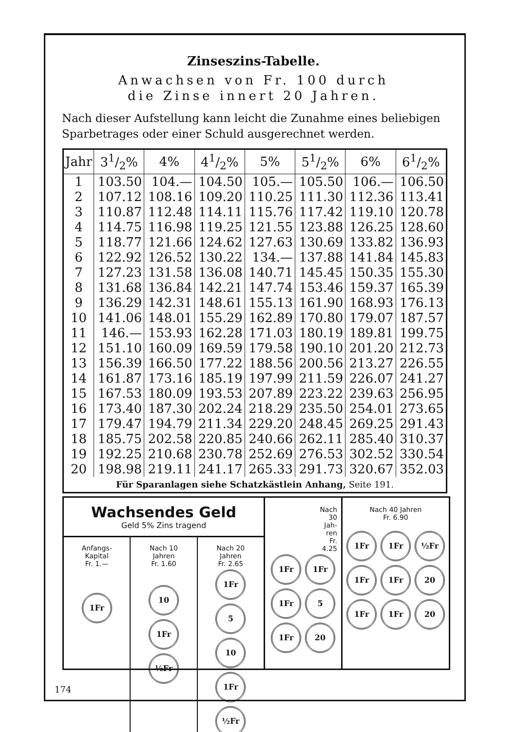Zinseszins-Tabelle.
Anwachsen von Fr. 100 durch
die Zinse innert 20 Jahren.
Nach dieser Aufstellung kann leicht die Zunahme eines beliebigen Sparbetrages oder einer Schuld ausgerechnet werden.
| Jahr | 31/2% | 4% | 41/2% | 5% | 51/2% | 6% | 61/2% |
| --- | --- | --- | --- | --- | --- | --- | --- |
| 1 | 103.50 | 104.— | 104.50 | 105.— | 105.50 | 106.— | 106.50 |
| 2 | 107.12 | 108.16 | 109.20 | 110.25 | 111.30 | 112.36 | 113.41 |
| 3 | 110.87 | 112.48 | 114.11 | 115.76 | 117.42 | 119.10 | 120.78 |
| 4 | 114.75 | 116.98 | 119.25 | 121.55 | 123.88 | 126.25 | 128.60 |
| 5 | 118.77 | 121.66 | 124.62 | 127.63 | 130.69 | 133.82 | 136.93 |
| 6 | 122.92 | 126.52 | 130.22 | 134.— | 137.88 | 141.84 | 145.83 |
| 7 | 127.23 | 131.58 | 136.08 | 140.71 | 145.45 | 150.35 | 155.30 |
| 8 | 131.68 | 136.84 | 142.21 | 147.74 | 153.46 | 159.37 | 165.39 |
| 9 | 136.29 | 142.31 | 148.61 | 155.13 | 161.90 | 168.93 | 176.13 |
| 10 | 141.06 | 148.01 | 155.29 | 162.89 | 170.80 | 179.07 | 187.57 |
| 11 | 146.— | 153.93 | 162.28 | 171.03 | 180.19 | 189.81 | 199.75 |
| 12 | 151.10 | 160.09 | 169.59 | 179.58 | 190.10 | 201.20 | 212.73 |
| 13 | 156.39 | 166.50 | 177.22 | 188.56 | 200.56 | 213.27 | 226.55 |
| 14 | 161.87 | 173.16 | 185.19 | 197.99 | 211.59 | 226.07 | 241.27 |
| 15 | 167.53 | 180.09 | 193.53 | 207.89 | 223.22 | 239.63 | 256.95 |
| 16 | 173.40 | 187.30 | 202.24 | 218.29 | 235.50 | 254.01 | 273.65 |
| 17 | 179.47 | 194.79 | 211.34 | 229.20 | 248.45 | 269.25 | 291.43 |
| 18 | 185.75 | 202.58 | 220.85 | 240.66 | 262.11 | 285.40 | 310.37 |
| 19 | 192.25 | 210.68 | 230.78 | 252.69 | 276.53 | 302.52 | 330.54 |
| 20 | 198.98 | 219.11 | 241.17 | 265.33 | 291.73 | 320.67 | 352.03 |
| Für Sparanlagen siehe Schatzkästlein Anhang, Seite 191. | | | | | | | |
Wachsendes Geld
Geld 5% Zins tragend
Anfangs-
Kapital
Fr. 1.—
1Fr
Nach 10
Jahren
Fr. 1.60
10
1Fr ½Fr
Nach 20
Jahren
Fr. 2.65
1Fr 5 10
1Fr ½Fr
Nach
30
Jah-
ren
Fr.
4.25
1Fr 1Fr 1Fr 5 1Fr 20
Nach 40 Jahren
Fr. 6.90
1Fr 1Fr ½Fr
1Fr 1Fr 20
1Fr 1Fr 20
174